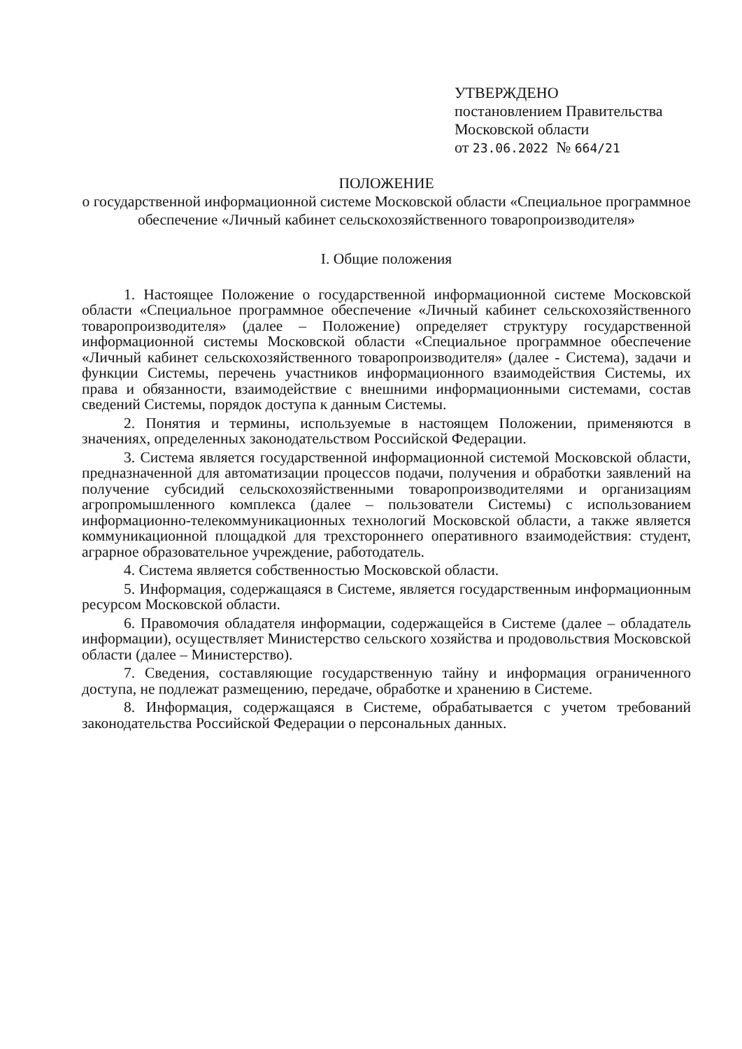УТВЕРЖДЕНО
постановлением Правительства
Московской области
от 23.06.2022 № 664/21
ПОЛОЖЕНИЕ
о государственной информационной системе Московской области «Специальное программное обеспечение «Личный кабинет сельскохозяйственного товаропроизводителя»
I. Общие положения
1. Настоящее Положение о государственной информационной системе Московской области «Специальное программное обеспечение «Личный кабинет сельскохозяйственного товаропроизводителя» (далее – Положение) определяет структуру государственной информационной системы Московской области «Специальное программное обеспечение «Личный кабинет сельскохозяйственного товаропроизводителя» (далее - Система), задачи и функции Системы, перечень участников информационного взаимодействия Системы, их права и обязанности, взаимодействие с внешними информационными системами, состав сведений Системы, порядок доступа к данным Системы.
2. Понятия и термины, используемые в настоящем Положении, применяются в значениях, определенных законодательством Российской Федерации.
3. Система является государственной информационной системой Московской области, предназначенной для автоматизации процессов подачи, получения и обработки заявлений на получение субсидий сельскохозяйственными товаропроизводителями и организациям агропромышленного комплекса (далее – пользователи Системы) с использованием информационно-телекоммуникационных технологий Московской области, а также является коммуникационной площадкой для трехстороннего оперативного взаимодействия: студент, аграрное образовательное учреждение, работодатель.
4. Система является собственностью Московской области.
5. Информация, содержащаяся в Системе, является государственным информационным ресурсом Московской области.
6. Правомочия обладателя информации, содержащейся в Системе (далее – обладатель информации), осуществляет Министерство сельского хозяйства и продовольствия Московской области (далее – Министерство).
7. Сведения, составляющие государственную тайну и информация ограниченного доступа, не подлежат размещению, передаче, обработке и хранению в Системе.
8. Информация, содержащаяся в Системе, обрабатывается с учетом требований законодательства Российской Федерации о персональных данных.